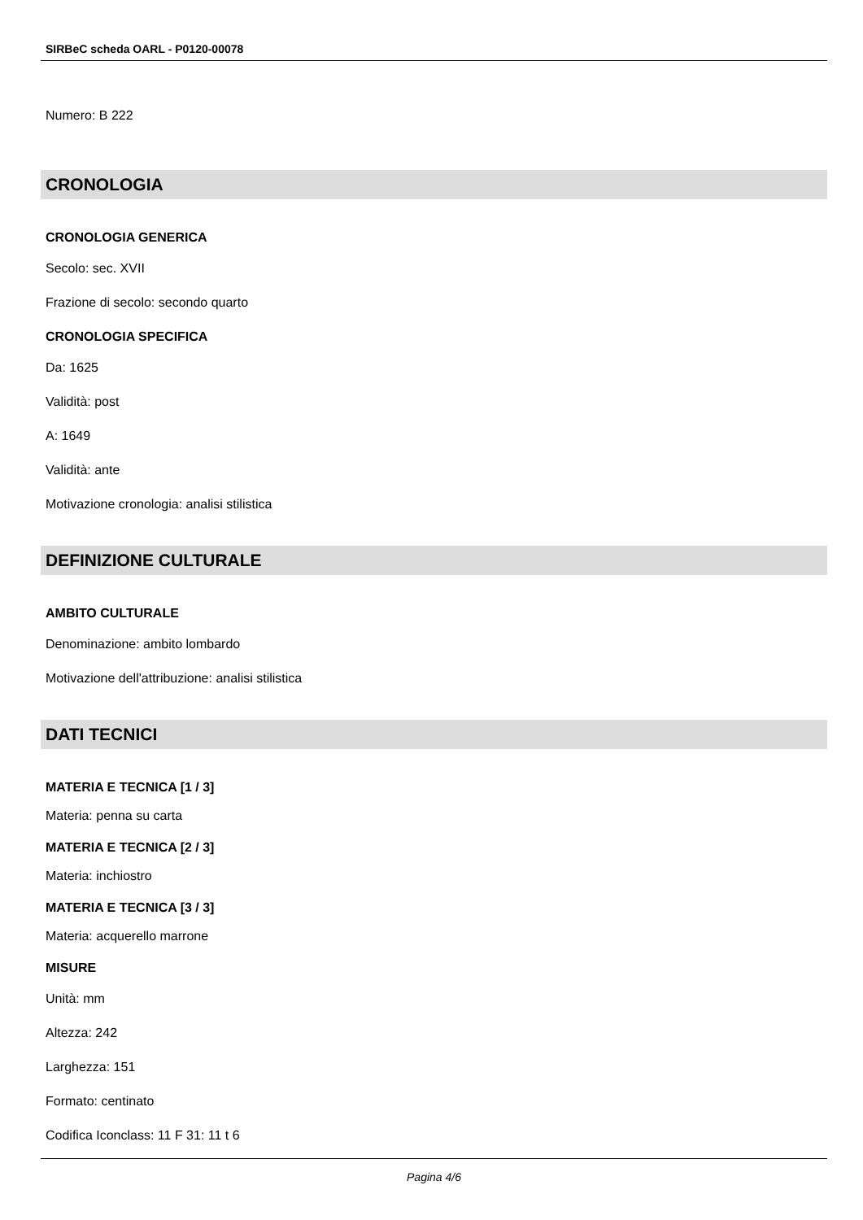SIRBeC scheda OARL - P0120-00078
Numero: B 222
CRONOLOGIA
CRONOLOGIA GENERICA
Secolo: sec. XVII
Frazione di secolo: secondo quarto
CRONOLOGIA SPECIFICA
Da: 1625
Validità: post
A: 1649
Validità: ante
Motivazione cronologia: analisi stilistica
DEFINIZIONE CULTURALE
AMBITO CULTURALE
Denominazione: ambito lombardo
Motivazione dell'attribuzione: analisi stilistica
DATI TECNICI
MATERIA E TECNICA [1 / 3]
Materia: penna su carta
MATERIA E TECNICA [2 / 3]
Materia: inchiostro
MATERIA E TECNICA [3 / 3]
Materia: acquerello marrone
MISURE
Unità: mm
Altezza: 242
Larghezza: 151
Formato: centinato
Codifica Iconclass: 11 F 31: 11 t 6
Pagina 4/6